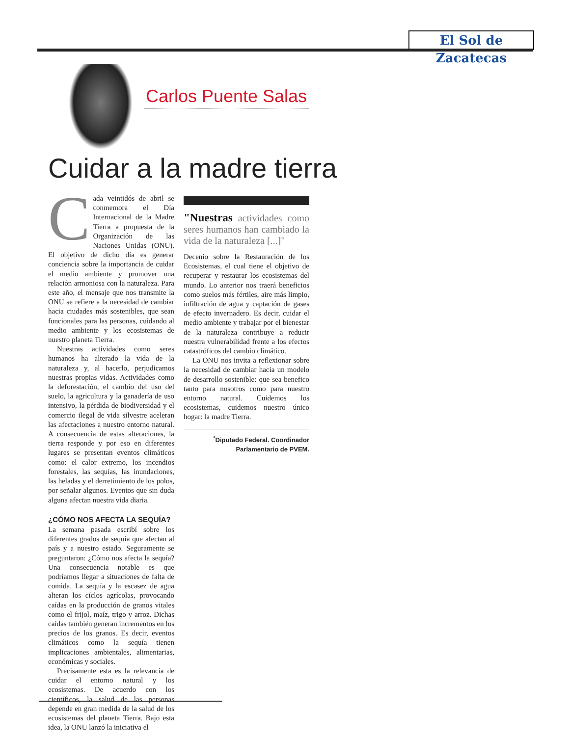El Sol de Zacatecas
Carlos Puente Salas
Cuidar a la madre tierra
Cada veintidós de abril se conmemora el Día Internacional de la Madre Tierra a propuesta de la Organización de las Naciones Unidas (ONU). El objetivo de dicho día es generar conciencia sobre la importancia de cuidar el medio ambiente y promover una relación armoniosa con la naturaleza. Para este año, el mensaje que nos transmite la ONU se refiere a la necesidad de cambiar hacia ciudades más sostenibles, que sean funcionales para las personas, cuidando al medio ambiente y los ecosistemas de nuestro planeta Tierra.
Nuestras actividades como seres humanos ha alterado la vida de la naturaleza y, al hacerlo, perjudicamos nuestras propias vidas. Actividades como la deforestación, el cambio del uso del suelo, la agricultura y la ganadería de uso intensivo, la pérdida de biodiversidad y el comercio ilegal de vida silvestre aceleran las afectaciones a nuestro entorno natural. A consecuencia de estas alteraciones, la tierra responde y por eso en diferentes lugares se presentan eventos climáticos como: el calor extremo, los incendios forestales, las sequías, las inundaciones, las heladas y el derretimiento de los polos, por señalar algunos. Eventos que sin duda alguna afectan nuestra vida diaria.
¿CÓMO NOS AFECTA LA SEQUÍA?
La semana pasada escribí sobre los diferentes grados de sequía que afectan al país y a nuestro estado. Seguramente se preguntaron: ¿Cómo nos afecta la sequía? Una consecuencia notable es que podríamos llegar a situaciones de falta de comida. La sequía y la escasez de agua alteran los cíclos agrícolas, provocando caídas en la producción de granos vitales como el frijol, maíz, trigo y arroz. Dichas caídas también generan incrementos en los precios de los granos. Es decir, eventos climáticos como la sequía tienen implicaciones ambientales, alimentarias, económicas y sociales.
Precisamente esta es la relevancia de cuidar el entorno natural y los ecosistemas. De acuerdo con los científicos, la salud de las personas depende en gran medida de la salud de los ecosistemas del planeta Tierra. Bajo esta idea, la ONU lanzó la iniciativa el
"Nuestras actividades como seres humanos han cambiado la vida de la naturaleza [...]"
Decenio sobre la Restauración de los Ecosistemas, el cual tiene el objetivo de recuperar y restaurar los ecosistemas del mundo. Lo anterior nos traerá beneficios como suelos más fértiles, aire más limpio, infiltración de agua y captación de gases de efecto invernadero. Es decir, cuidar el medio ambiente y trabajar por el bienestar de la naturaleza contribuye a reducir nuestra vulnerabilidad frente a los efectos catastróficos del cambio climático.
La ONU nos invita a reflexionar sobre la necesidad de cambiar hacia un modelo de desarrollo sostenible: que sea benefico tanto para nosotros como para nuestro entorno natural. Cuidemos los ecosistemas, cuidemos nuestro único hogar: la madre Tierra.
<sup>*</sup> Diputado Federal. Coordinador
Parlamentario de PVEM.